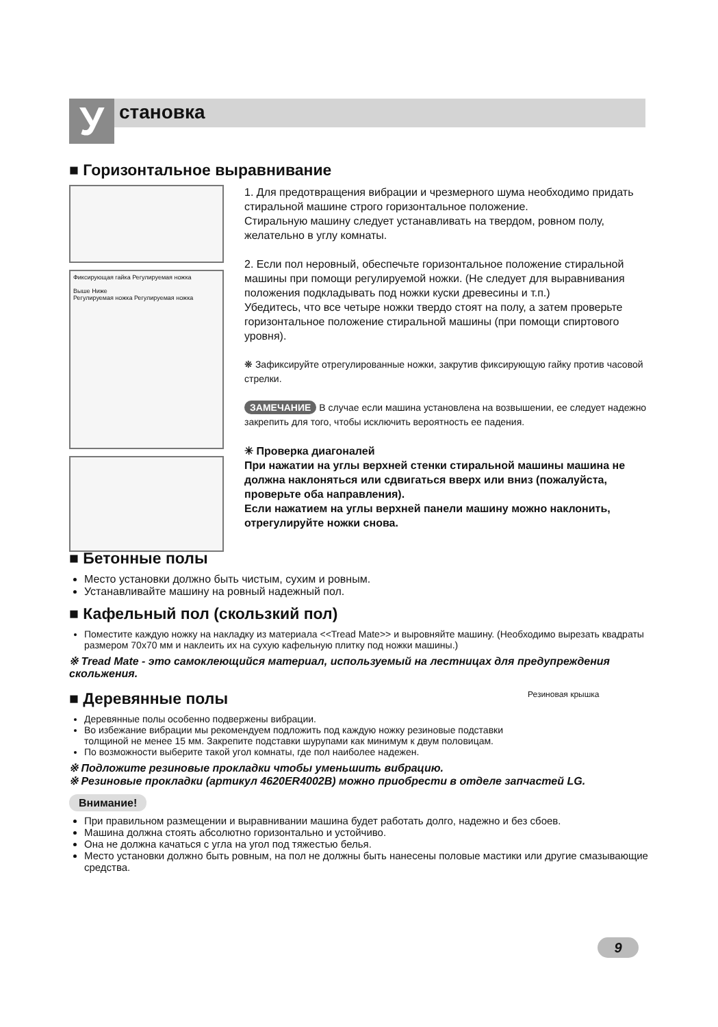У становка
■ Горизонтальное выравнивание
Фиксирующая гайка Регулируемая ножка
Выше Ниже
Регулируемая ножка Регулируемая ножка
1. Для предотвращения вибрации и чрезмерного шума необходимо придать стиральной машине строго горизонтальное положение.
Стиральную машину следует устанавливать на твердом, ровном полу, желательно в углу комнаты.
2. Если пол неровный, обеспечьте горизонтальное положение стиральной машины при помощи регулируемой ножки. (Не следует для выравнивания положения подкладывать под ножки куски древесины и т.п.)
Убедитесь, что все четыре ножки твердо стоят на полу, а затем проверьте горизонтальное положение стиральной машины (при помощи спиртового уровня).
❋ Зафиксируйте отрегулированные ножки, закрутив фиксирующую гайку против часовой стрелки.
ЗАМЕЧАНИЕ В случае если машина установлена на возвышении, ее следует надежно закрепить для того, чтобы исключить вероятность ее падения.
✳ Проверка диагоналей
При нажатии на углы верхней стенки стиральной машины машина не должна наклоняться или сдвигаться вверх или вниз (пожалуйста, проверьте оба направления).
Если нажатием на углы верхней панели машину можно наклонить, отрегулируйте ножки снова.
■ Бетонные полы
Место установки должно быть чистым, сухим и ровным.
Устанавливайте машину на ровный надежный пол.
■ Кафельный пол (скользкий пол)
Поместите каждую ножку на накладку из материала <<Tread Mate>> и выровняйте машину. (Необходимо вырезать квадраты размером 70х70 мм и наклеить их на сухую кафельную плитку под ножки машины.)
※ Tread Mate - это самоклеющийся материал, используемый на лестницах для предупреждения скольжения.
■ Деревянные полы
Деревянные полы особенно подвержены вибрации.
Во избежание вибрации мы рекомендуем подложить под каждую ножку резиновые подставки толщиной не менее 15 мм. Закрепите подставки шурупами как минимум к двум половицам.
По возможности выберите такой угол комнаты, где пол наиболее надежен.
Резиновая крышка
※ Подложите резиновые прокладки чтобы уменьшить вибрацию.
※ Резиновые прокладки (артикул 4620ER4002B) можно приобрести в отделе запчастей LG.
Внимание!
При правильном размещении и выравнивании машина будет работать долго, надежно и без сбоев.
Машина должна стоять абсолютно горизонтально и устойчиво.
Она не должна качаться с угла на угол под тяжестью белья.
Место установки должно быть ровным, на пол не должны быть нанесены половые мастики или другие смазывающие средства.
9